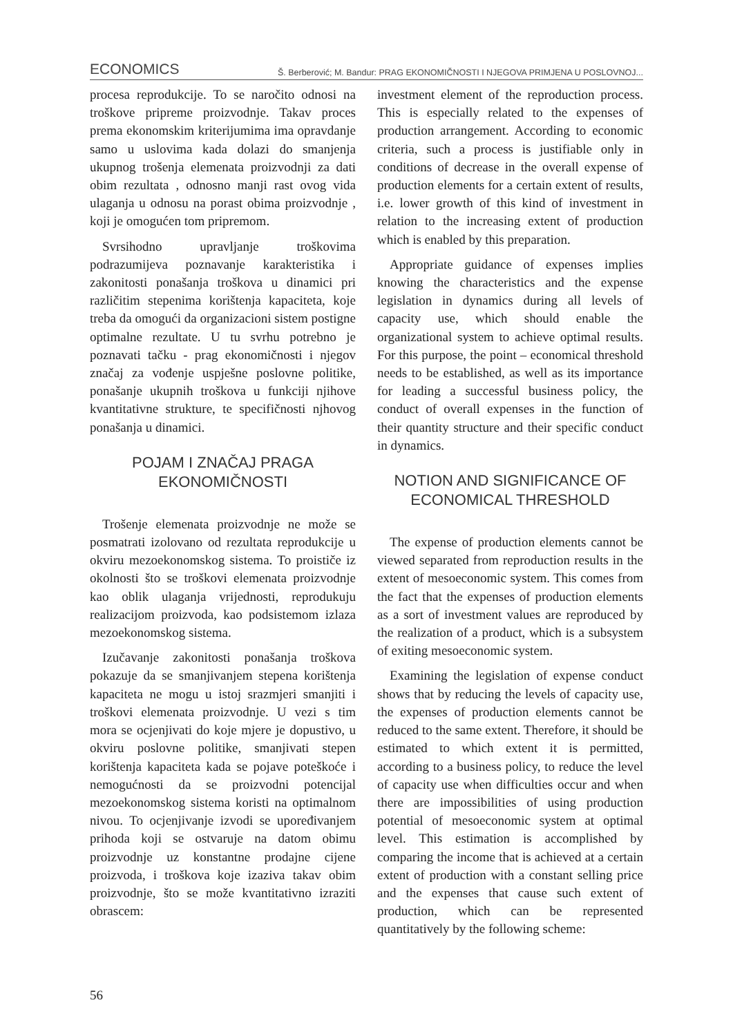ECONOMICS Š. Berberović; M. Bandur: PRAG EKONOMIČNOSTI I NJEGOVA PRIMJENA U POSLOVNOJ...
procesa reprodukcije. To se naročito odnosi na troškove pripreme proizvodnje. Takav proces prema ekonomskim kriterijumima ima opravdanje samo u uslovima kada dolazi do smanjenja ukupnog trošenja elemenata proizvodnji za dati obim rezultata , odnosno manji rast ovog vida ulaganja u odnosu na porast obima proizvodnje , koji je omogućen tom pripremom.
Svrsihodno upravljanje troškovima podrazumijeva poznavanje karakteristika i zakonitosti ponašanja troškova u dinamici pri različitim stepenima korištenja kapaciteta, koje treba da omogući da organizacioni sistem postigne optimalne rezultate. U tu svrhu potrebno je poznavati tačku - prag ekonomičnosti i njegov značaj za vođenje uspješne poslovne politike, ponašanje ukupnih troškova u funkciji njihove kvantitativne strukture, te specifičnosti njhovog ponašanja u dinamici.
POJAM I ZNAČAJ PRAGA
EKONOMIČNOSTI
Trošenje elemenata proizvodnje ne može se posmatrati izolovano od rezultata reprodukcije u okviru mezoekonomskog sistema. To proističe iz okolnosti što se troškovi elemenata proizvodnje kao oblik ulaganja vrijednosti, reprodukuju realizacijom proizvoda, kao podsistemom izlaza mezoekonomskog sistema.
Izučavanje zakonitosti ponašanja troškova pokazuje da se smanjivanjem stepena korištenja kapaciteta ne mogu u istoj srazmjeri smanjiti i troškovi elemenata proizvodnje. U vezi s tim mora se ocjenjivati do koje mjere je dopustivo, u okviru poslovne politike, smanjivati stepen korištenja kapaciteta kada se pojave poteškoće i nemogućnosti da se proizvodni potencijal mezoekonomskog sistema koristi na optimalnom nivou. To ocjenjivanje izvodi se upoređivanjem prihoda koji se ostvaruje na datom obimu proizvodnje uz konstantne prodajne cijene proizvoda, i troškova koje izaziva takav obim proizvodnje, što se može kvantitativno izraziti obrascem:
investment element of the reproduction process. This is especially related to the expenses of production arrangement. According to economic criteria, such a process is justifiable only in conditions of decrease in the overall expense of production elements for a certain extent of results, i.e. lower growth of this kind of investment in relation to the increasing extent of production which is enabled by this preparation.
Appropriate guidance of expenses implies knowing the characteristics and the expense legislation in dynamics during all levels of capacity use, which should enable the organizational system to achieve optimal results. For this purpose, the point – economical threshold needs to be established, as well as its importance for leading a successful business policy, the conduct of overall expenses in the function of their quantity structure and their specific conduct in dynamics.
NOTION AND SIGNIFICANCE OF
ECONOMICAL THRESHOLD
The expense of production elements cannot be viewed separated from reproduction results in the extent of mesoeconomic system. This comes from the fact that the expenses of production elements as a sort of investment values are reproduced by the realization of a product, which is a subsystem of exiting mesoeconomic system.
Examining the legislation of expense conduct shows that by reducing the levels of capacity use, the expenses of production elements cannot be reduced to the same extent. Therefore, it should be estimated to which extent it is permitted, according to a business policy, to reduce the level of capacity use when difficulties occur and when there are impossibilities of using production potential of mesoeconomic system at optimal level. This estimation is accomplished by comparing the income that is achieved at a certain extent of production with a constant selling price and the expenses that cause such extent of production, which can be represented quantitatively by the following scheme:
56